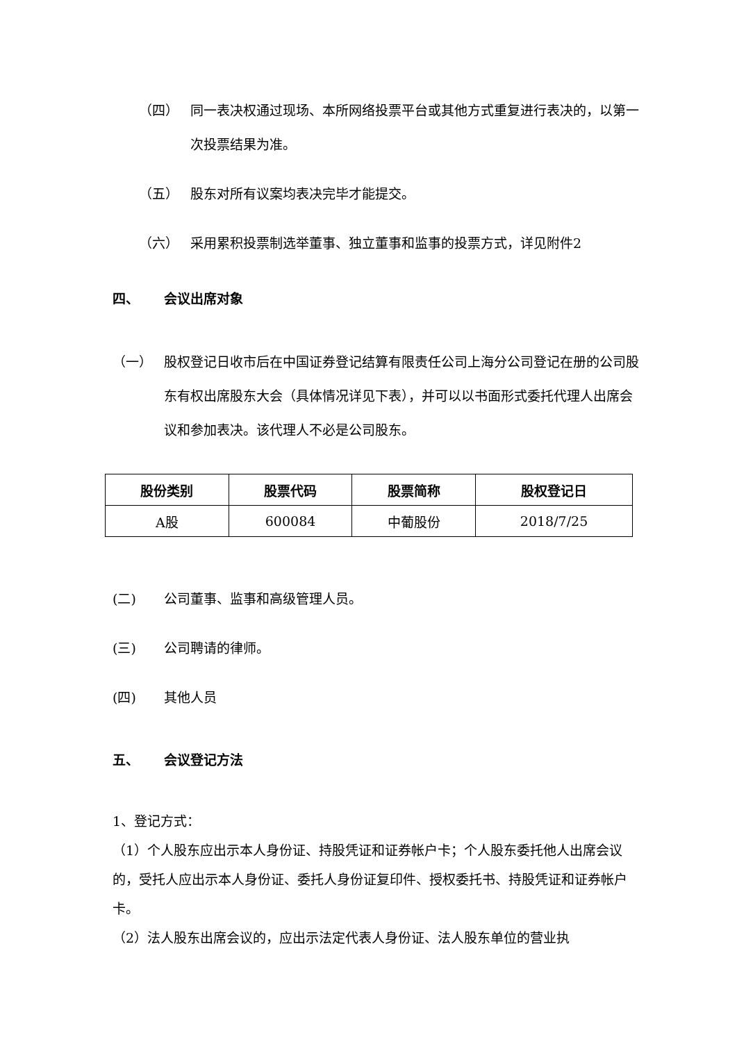（四） 同一表决权通过现场、本所网络投票平台或其他方式重复进行表决的，以第一次投票结果为准。
（五） 股东对所有议案均表决完毕才能提交。
（六） 采用累积投票制选举董事、独立董事和监事的投票方式，详见附件2
四、 会议出席对象
（一） 股权登记日收市后在中国证券登记结算有限责任公司上海分公司登记在册的公司股东有权出席股东大会（具体情况详见下表），并可以以书面形式委托代理人出席会议和参加表决。该代理人不必是公司股东。
| 股份类别 | 股票代码 | 股票简称 | 股权登记日 |
| --- | --- | --- | --- |
| A股 | 600084 | 中葡股份 | 2018/7/25 |
(二) 公司董事、监事和高级管理人员。
(三) 公司聘请的律师。
(四) 其他人员
五、 会议登记方法
1、登记方式：
（1）个人股东应出示本人身份证、持股凭证和证券帐户卡；个人股东委托他人出席会议的，受托人应出示本人身份证、委托人身份证复印件、授权委托书、持股凭证和证券帐户卡。
（2）法人股东出席会议的，应出示法定代表人身份证、法人股东单位的营业执